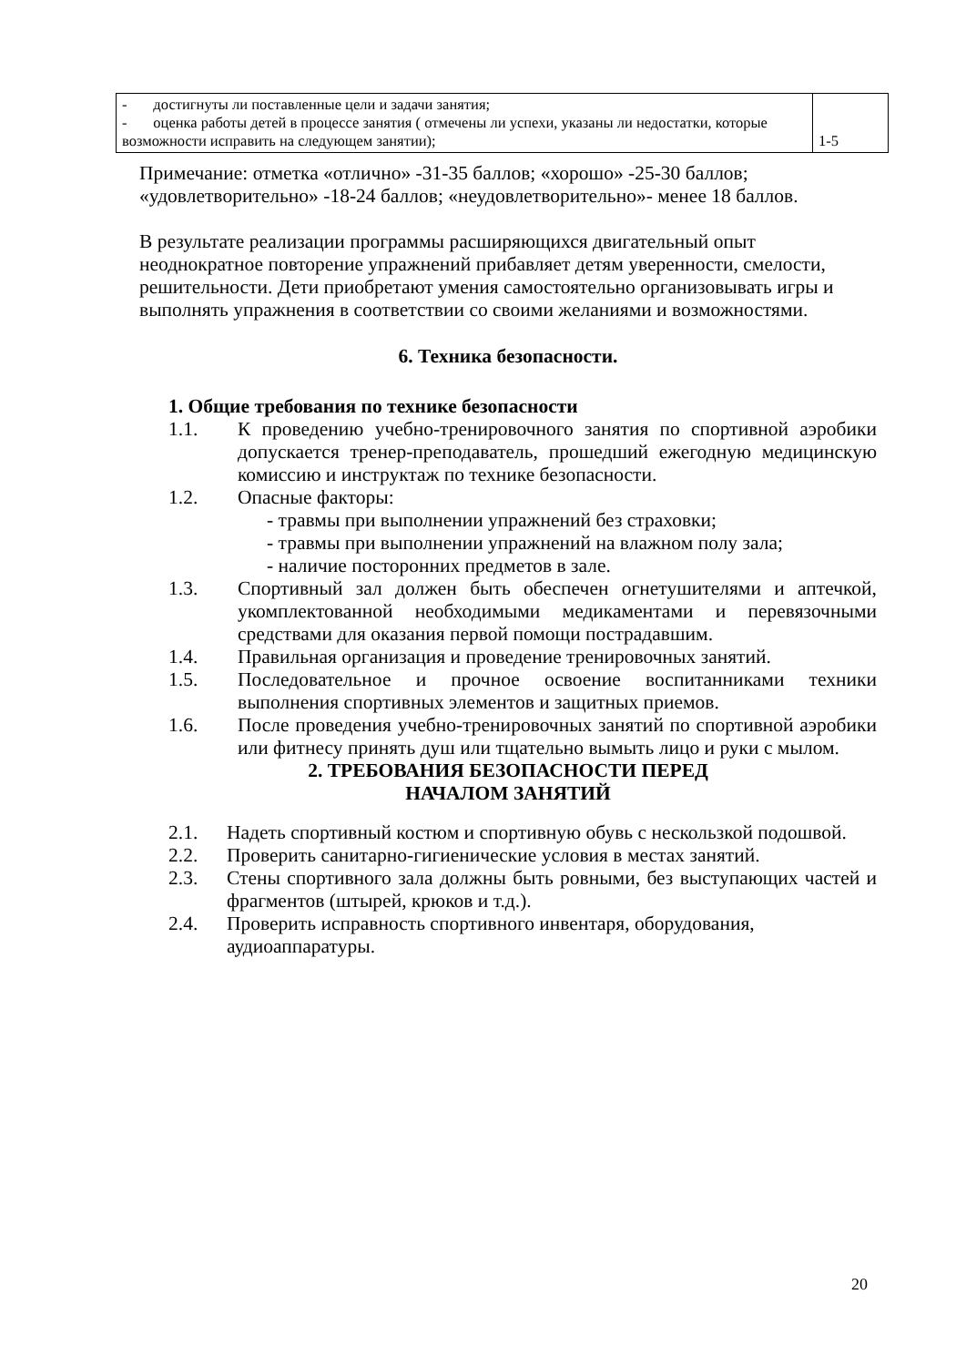| - достигнуты ли поставленные цели и задачи занятия; - оценка работы детей в процессе занятия ( отмечены ли успехи, указаны ли недостатки, которые возможности исправить на следующем занятии); | 1-5 |
Примечание: отметка «отлично» -31-35 баллов; «хорошо» -25-30 баллов; «удовлетворительно» -18-24 баллов; «неудовлетворительно»- менее 18 баллов.
В результате реализации программы расширяющихся двигательный опыт неоднократное повторение упражнений прибавляет детям уверенности, смелости, решительности. Дети приобретают умения самостоятельно организовывать игры и выполнять упражнения в соответствии со своими желаниями и возможностями.
6. Техника безопасности.
1. Общие требования по технике безопасности
1.1. К проведению учебно-тренировочного занятия по спортивной аэробики допускается тренер-преподаватель, прошедший ежегодную медицинскую комиссию и инструктаж по технике безопасности.
1.2. Опасные факторы:
- травмы при выполнении упражнений без страховки;
- травмы при выполнении упражнений на влажном полу зала;
- наличие посторонних предметов в зале.
1.3. Спортивный зал должен быть обеспечен огнетушителями и аптечкой, укомплектованной необходимыми медикаментами и перевязочными средствами для оказания первой помощи пострадавшим.
1.4. Правильная организация и проведение тренировочных занятий.
1.5. Последовательное и прочное освоение воспитанниками техники выполнения спортивных элементов и защитных приемов.
1.6. После проведения учебно-тренировочных занятий по спортивной аэробики или фитнесу принять душ или тщательно вымыть лицо и руки с мылом.
2. ТРЕБОВАНИЯ БЕЗОПАСНОСТИ ПЕРЕД
НАЧАЛОМ ЗАНЯТИЙ
2.1. Надеть спортивный костюм и спортивную обувь с нескользкой подошвой.
2.2. Проверить санитарно-гигиенические условия в местах занятий.
2.3. Стены спортивного зала должны быть ровными, без выступающих частей и фрагментов (штырей, крюков и т.д.).
2.4. Проверить исправность спортивного инвентаря, оборудования, аудиоаппаратуры.
20